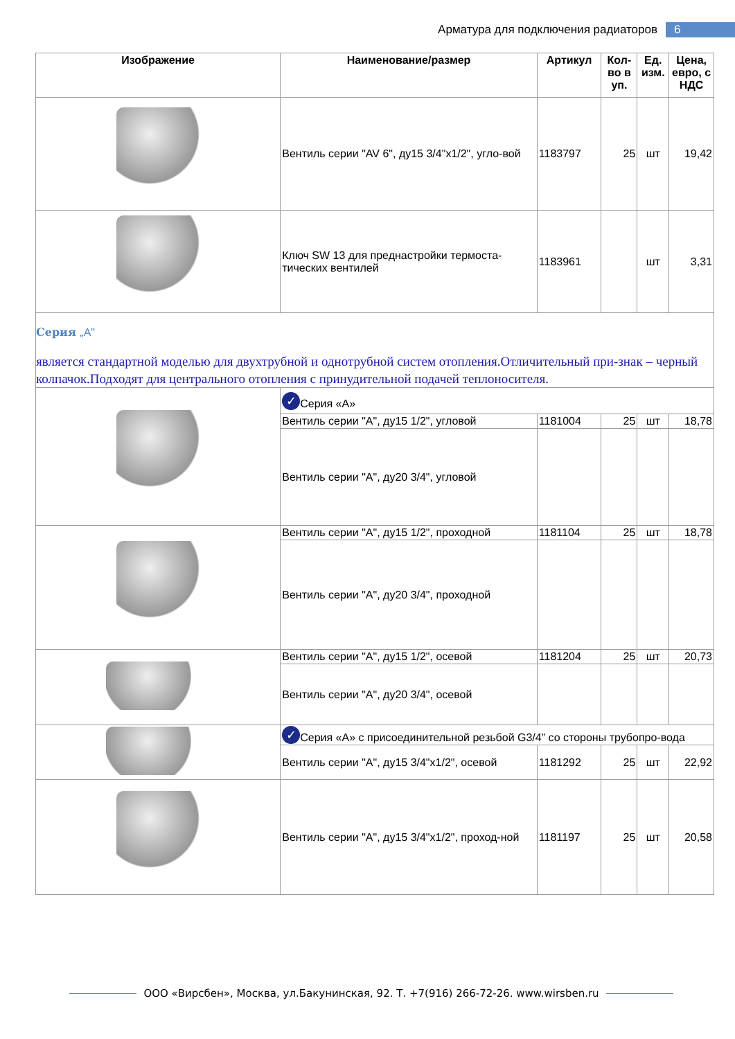Арматура для подключения радиаторов 6
| Изображение | Наименование/размер | Артикул | Кол-во в уп. | Ед. изм. | Цена, евро, с НДС |
| --- | --- | --- | --- | --- | --- |
| | Вентиль серии "AV 6", ду15 3/4"x1/2", угло-вой | 1183797 | 25 | шт | 19,42 |
| | Ключ SW 13 для преднастройки термоста-тических вентилей | 1183961 | | шт | 3,31 |
| Серия „A" является стандартной моделью для двухтрубной и однотрубной систем отопления.Отличительный при-знак – черный колпачок.Подходят для центрального отопления с принудительной подачей теплоносителя. | | | | | |
| | ✓ Серия «А» | | | | |
| | Вентиль серии "А", ду15 1/2", угловой | 1181004 | 25 | шт | 18,78 |
| | Вентиль серии "А", ду20 3/4", угловой | | | | |
| | Вентиль серии "А", ду15 1/2", проходной | 1181104 | 25 | шт | 18,78 |
| | Вентиль серии "А", ду20 3/4", проходной | | | | |
| | Вентиль серии "А", ду15 1/2", осевой | 1181204 | 25 | шт | 20,73 |
| | Вентиль серии "А", ду20 3/4", осевой | | | | |
| | ✓ Серия «А» с присоединительной резьбой G3/4” со стороны трубопро-вода | | | | |
| | Вентиль серии "А", ду15 3/4"x1/2", осевой | 1181292 | 25 | шт | 22,92 |
| | Вентиль серии "А", ду15 3/4"x1/2", проход-ной | 1181197 | 25 | шт | 20,58 |
ООО «Вирсбен», Москва, ул.Бакунинская, 92. Т. +7(916) 266-72-26. www.wirsben.ru